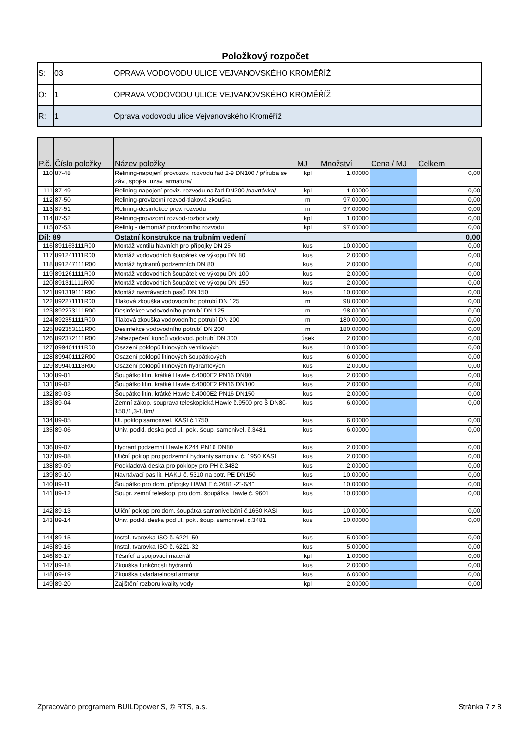Položkový rozpočet
| S: | 03 | OPRAVA VODOVODU ULICE VEJVANOVSKÉHO KROMĚŘÍŽ |
| O: | 1 | OPRAVA VODOVODU ULICE VEJVANOVSKÉHO KROMĚŘÍŽ |
| R: | 1 | Oprava vodovodu ulice Vejvanovského Kroměříž |
| P.č. | Číslo položky | Název položky | MJ | Množství | Cena / MJ | Celkem |
| --- | --- | --- | --- | --- | --- | --- |
| 110 | 87-48 | Relining-napojení provozov. rozvodu řad 2-9 DN100 / příruba se záv., spojka ,uzav. armatura/ | kpl | 1,00000 | | 0,00 |
| 111 | 87-49 | Relining-napojení proviz. rozvodu na řad DN200 /navrtávka/ | kpl | 1,00000 | | 0,00 |
| 112 | 87-50 | Relining-provizorní rozvod-tlaková zkouška | m | 97,00000 | | 0,00 |
| 113 | 87-51 | Relining-desinfekce prov. rozvodu | m | 97,00000 | | 0,00 |
| 114 | 87-52 | Relining-provizorní rozvod-rozbor vody | kpl | 1,00000 | | 0,00 |
| 115 | 87-53 | Relinig - demontáž provizorního rozvodu | kpl | 97,00000 | | 0,00 |
| Díl: 89 | | Ostatní konstrukce na trubním vedení | | | | 0,00 |
| 116 | 891163111R00 | Montáž ventilů hlavních pro přípojky DN 25 | kus | 10,00000 | | 0,00 |
| 117 | 891241111R00 | Montáž vodovodních šoupátek ve výkopu DN 80 | kus | 2,00000 | | 0,00 |
| 118 | 891247111R00 | Montáž hydrantů podzemních DN 80 | kus | 2,00000 | | 0,00 |
| 119 | 891261111R00 | Montáž vodovodních šoupátek ve výkopu DN 100 | kus | 2,00000 | | 0,00 |
| 120 | 891311111R00 | Montáž vodovodních šoupátek ve výkopu DN 150 | kus | 2,00000 | | 0,00 |
| 121 | 891319111R00 | Montáž navrtávacích pasů DN 150 | kus | 10,00000 | | 0,00 |
| 122 | 892271111R00 | Tlaková zkouška vodovodního potrubí DN 125 | m | 98,00000 | | 0,00 |
| 123 | 892273111R00 | Desinfekce vodovodního potrubí DN 125 | m | 98,00000 | | 0,00 |
| 124 | 892351111R00 | Tlaková zkouška vodovodního potrubí DN 200 | m | 180,00000 | | 0,00 |
| 125 | 892353111R00 | Desinfekce vodovodního potrubí DN 200 | m | 180,00000 | | 0,00 |
| 126 | 892372111R00 | Zabezpečení konců vodovod. potrubí DN 300 | úsek | 2,00000 | | 0,00 |
| 127 | 899401111R00 | Osazení poklopů litinových ventilových | kus | 10,00000 | | 0,00 |
| 128 | 899401112R00 | Osazení poklopů litinových šoupátkových | kus | 6,00000 | | 0,00 |
| 129 | 899401113R00 | Osazení poklopů litinových hydrantových | kus | 2,00000 | | 0,00 |
| 130 | 89-01 | Šoupátko litin. krátké Hawle č.4000E2 PN16 DN80 | kus | 2,00000 | | 0,00 |
| 131 | 89-02 | Šoupátko litin. krátké Hawle č.4000E2 PN16 DN100 | kus | 2,00000 | | 0,00 |
| 132 | 89-03 | Šoupátko litin. krátké Hawle č.4000E2 PN16 DN150 | kus | 2,00000 | | 0,00 |
| 133 | 89-04 | Zemní zákop. souprava teleskopická Hawle č.9500 pro Š DN80-150 /1,3-1,8m/ | kus | 6,00000 | | 0,00 |
| 134 | 89-05 | Ul. poklop samonivel. KASI č.1750 | kus | 6,00000 | | 0,00 |
| 135 | 89-06 | Univ. podkl. deska pod ul. pokl. šoup. samonivel. č.3481 | kus | 6,00000 | | 0,00 |
| 136 | 89-07 | Hydrant podzemní Hawle K244 PN16 DN80 | kus | 2,00000 | | 0,00 |
| 137 | 89-08 | Uliční poklop pro podzemní hydranty samoniv. č. 1950 KASI | kus | 2,00000 | | 0,00 |
| 138 | 89-09 | Podkladová deska pro poklopy pro PH č.3482 | kus | 2,00000 | | 0,00 |
| 139 | 89-10 | Navrtávací pas lit. HAKU č. 5310 na potr. PE DN150 | kus | 10,00000 | | 0,00 |
| 140 | 89-11 | Šoupátko pro dom. přípojky HAWLE č.2681 -2"-6/4" | kus | 10,00000 | | 0,00 |
| 141 | 89-12 | Soupr. zemní teleskop. pro dom. šoupátka Hawle č. 9601 | kus | 10,00000 | | 0,00 |
| 142 | 89-13 | Uliční poklop pro dom. šoupátka samonivelační č.1650 KASI | kus | 10,00000 | | 0,00 |
| 143 | 89-14 | Univ. podkl. deska pod ul. pokl. šoup. samonivel. č.3481 | kus | 10,00000 | | 0,00 |
| 144 | 89-15 | Instal. tvarovka ISO č. 6221-50 | kus | 5,00000 | | 0,00 |
| 145 | 89-16 | Instal. tvarovka ISO č. 6221-32 | kus | 5,00000 | | 0,00 |
| 146 | 89-17 | Těsnící a spojovací materiál | kpl | 1,00000 | | 0,00 |
| 147 | 89-18 | Zkouška funkčnosti hydrantů | kus | 2,00000 | | 0,00 |
| 148 | 89-19 | Zkouška ovladatelnosti armatur | kus | 6,00000 | | 0,00 |
| 149 | 89-20 | Zajištění rozboru kvality vody | kpl | 2,00000 | | 0,00 |
Zpracováno programem BUILDpower S, © RTS, a.s. Stránka 7 z 8